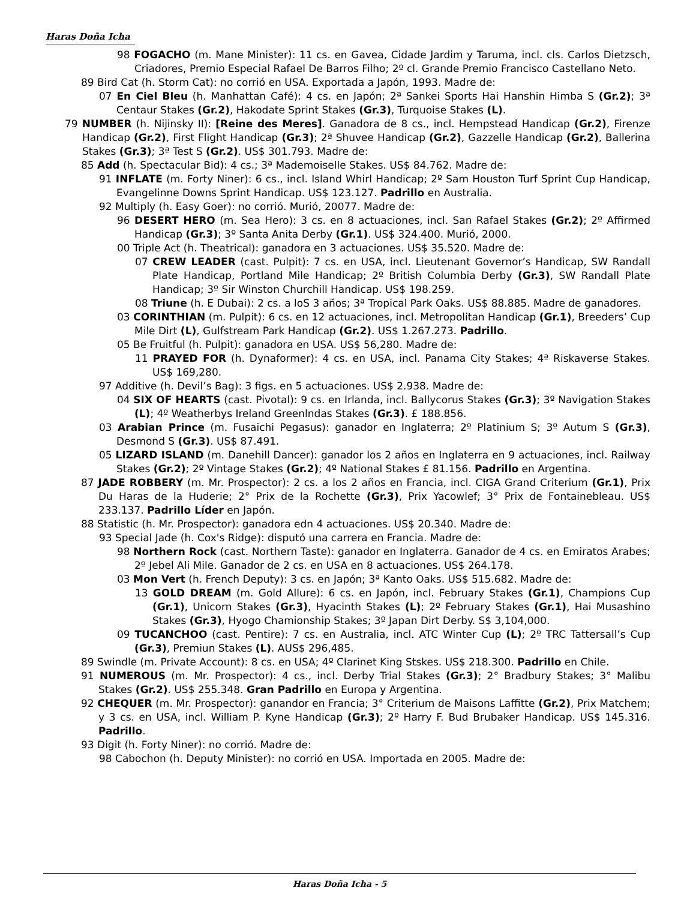Haras Doña Icha
98 FOGACHO (m. Mane Minister): 11 cs. en Gavea, Cidade Jardim y Taruma, incl. cls. Carlos Dietzsch, Criadores, Premio Especial Rafael De Barros Filho; 2º cl. Grande Premio Francisco Castellano Neto.
89 Bird Cat (h. Storm Cat): no corrió en USA. Exportada a Japón, 1993. Madre de:
07 En Ciel Bleu (h. Manhattan Café): 4 cs. en Japón; 2ª Sankei Sports Hai Hanshin Himba S (Gr.2); 3ª Centaur Stakes (Gr.2), Hakodate Sprint Stakes (Gr.3), Turquoise Stakes (L).
79 NUMBER (h. Nijinsky II): [Reine des Meres]. Ganadora de 8 cs., incl. Hempstead Handicap (Gr.2), Firenze Handicap (Gr.2), First Flight Handicap (Gr.3); 2ª Shuvee Handicap (Gr.2), Gazzelle Handicap (Gr.2), Ballerina Stakes (Gr.3); 3ª Test S (Gr.2). US$ 301.793. Madre de:
85 Add (h. Spectacular Bid): 4 cs.; 3ª Mademoiselle Stakes. US$ 84.762. Madre de:
91 INFLATE (m. Forty Niner): 6 cs., incl. Island Whirl Handicap; 2º Sam Houston Turf Sprint Cup Handicap, Evangelinne Downs Sprint Handicap. US$ 123.127. Padrillo en Australia.
92 Multiply (h. Easy Goer): no corrió. Murió, 20077. Madre de:
96 DESERT HERO (m. Sea Hero): 3 cs. en 8 actuaciones, incl. San Rafael Stakes (Gr.2); 2º Affirmed Handicap (Gr.3); 3º Santa Anita Derby (Gr.1). US$ 324.400. Murió, 2000.
00 Triple Act (h. Theatrical): ganadora en 3 actuaciones. US$ 35.520. Madre de:
07 CREW LEADER (cast. Pulpit): 7 cs. en USA, incl. Lieutenant Governor’s Handicap, SW Randall Plate Handicap, Portland Mile Handicap; 2º British Columbia Derby (Gr.3), SW Randall Plate Handicap; 3º Sir Winston Churchill Handicap. US$ 198.259.
08 Triune (h. E Dubai): 2 cs. a loS 3 años; 3ª Tropical Park Oaks. US$ 88.885. Madre de ganadores.
03 CORINTHIAN (m. Pulpit): 6 cs. en 12 actuaciones, incl. Metropolitan Handicap (Gr.1), Breeders’ Cup Mile Dirt (L), Gulfstream Park Handicap (Gr.2). US$ 1.267.273. Padrillo.
05 Be Fruitful (h. Pulpit): ganadora en USA. US$ 56,280. Madre de:
11 PRAYED FOR (h. Dynaformer): 4 cs. en USA, incl. Panama City Stakes; 4ª Riskaverse Stakes. US$ 169,280.
97 Additive (h. Devil’s Bag): 3 figs. en 5 actuaciones. US$ 2.938. Madre de:
04 SIX OF HEARTS (cast. Pivotal): 9 cs. en Irlanda, incl. Ballycorus Stakes (Gr.3); 3º Navigation Stakes (L); 4º Weatherbys Ireland Greenlndas Stakes (Gr.3). £ 188.856.
03 Arabian Prince (m. Fusaichi Pegasus): ganador en Inglaterra; 2º Platinium S; 3º Autum S (Gr.3), Desmond S (Gr.3). US$ 87.491.
05 LIZARD ISLAND (m. Danehill Dancer): ganador los 2 años en Inglaterra en 9 actuaciones, incl. Railway Stakes (Gr.2); 2º Vintage Stakes (Gr.2); 4º National Stakes £ 81.156. Padrillo en Argentina.
87 JADE ROBBERY (m. Mr. Prospector): 2 cs. a los 2 años en Francia, incl. CIGA Grand Criterium (Gr.1), Prix Du Haras de la Huderie; 2° Prix de la Rochette (Gr.3), Prix Yacowlef; 3° Prix de Fontainebleau. US$ 233.137. Padrillo Líder en Japón.
88 Statistic (h. Mr. Prospector): ganadora edn 4 actuaciones. US$ 20.340. Madre de:
93 Special Jade (h. Cox's Ridge): disputó una carrera en Francia. Madre de:
98 Northern Rock (cast. Northern Taste): ganador en Inglaterra. Ganador de 4 cs. en Emiratos Arabes; 2º Jebel Ali Mile. Ganador de 2 cs. en USA en 8 actuaciones. US$ 264.178.
03 Mon Vert (h. French Deputy): 3 cs. en Japón; 3ª Kanto Oaks. US$ 515.682. Madre de:
13 GOLD DREAM (m. Gold Allure): 6 cs. en Japón, incl. February Stakes (Gr.1), Champions Cup (Gr.1), Unicorn Stakes (Gr.3), Hyacinth Stakes (L); 2º February Stakes (Gr.1), Hai Musashino Stakes (Gr.3), Hyogo Chamionship Stakes; 3º Japan Dirt Derby. S$ 3,104,000.
09 TUCANCHOO (cast. Pentire): 7 cs. en Australia, incl. ATC Winter Cup (L); 2º TRC Tattersall’s Cup (Gr.3), Premiun Stakes (L). AUS$ 296,485.
89 Swindle (m. Private Account): 8 cs. en USA; 4º Clarinet King Stskes. US$ 218.300. Padrillo en Chile.
91 NUMEROUS (m. Mr. Prospector): 4 cs., incl. Derby Trial Stakes (Gr.3); 2° Bradbury Stakes; 3° Malibu Stakes (Gr.2). US$ 255.348. Gran Padrillo en Europa y Argentina.
92 CHEQUER (m. Mr. Prospector): ganandor en Francia; 3° Criterium de Maisons Laffitte (Gr.2), Prix Matchem; y 3 cs. en USA, incl. William P. Kyne Handicap (Gr.3); 2º Harry F. Bud Brubaker Handicap. US$ 145.316. Padrillo.
93 Digit (h. Forty Niner): no corrió. Madre de:
98 Cabochon (h. Deputy Minister): no corrió en USA. Importada en 2005. Madre de:
Haras Doña Icha - 5